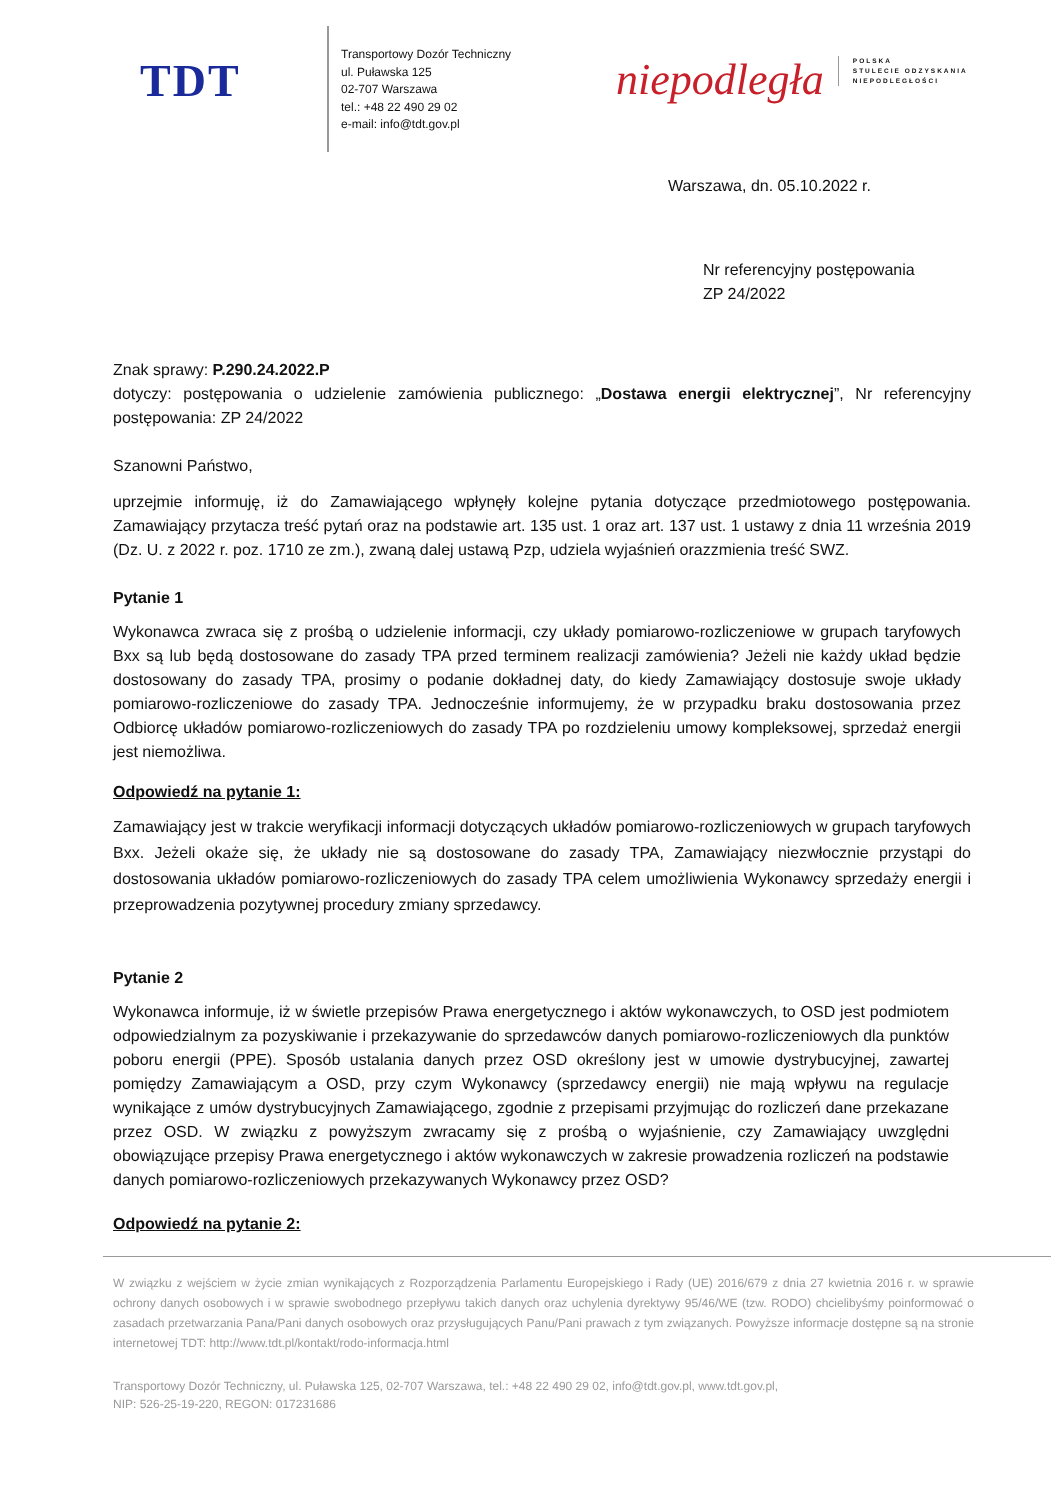TDT
Transportowy Dozór Techniczny
ul. Puławska 125
02-707 Warszawa
tel.: +48 22 490 29 02
e-mail: info@tdt.gov.pl
niepodległa
POLSKA
STULECIE ODZYSKANIA
NIEPODLEGŁOŚCI
Warszawa, dn. 05.10.2022 r.
Nr referencyjny postępowania
ZP 24/2022
Znak sprawy: P.290.24.2022.P
dotyczy: postępowania o udzielenie zamówienia publicznego: „Dostawa energii elektrycznej”, Nr referencyjny postępowania: ZP 24/2022
Szanowni Państwo,
uprzejmie informuję, iż do Zamawiającego wpłynęły kolejne pytania dotyczące przedmiotowego postępowania. Zamawiający przytacza treść pytań oraz na podstawie art. 135 ust. 1 oraz art. 137 ust. 1 ustawy z dnia 11 września 2019 (Dz. U. z 2022 r. poz. 1710 ze zm.), zwaną dalej ustawą Pzp, udziela wyjaśnień orazzmienia treść SWZ.
Pytanie 1
Wykonawca zwraca się z prośbą o udzielenie informacji, czy układy pomiarowo-rozliczeniowe w grupach taryfowych Bxx są lub będą dostosowane do zasady TPA przed terminem realizacji zamówienia? Jeżeli nie każdy układ będzie dostosowany do zasady TPA, prosimy o podanie dokładnej daty, do kiedy Zamawiający dostosuje swoje układy pomiarowo-rozliczeniowe do zasady TPA. Jednocześnie informujemy, że w przypadku braku dostosowania przez Odbiorcę układów pomiarowo-rozliczeniowych do zasady TPA po rozdzieleniu umowy kompleksowej, sprzedaż energii jest niemożliwa.
Odpowiedź na pytanie 1:
Zamawiający jest w trakcie weryfikacji informacji dotyczących układów pomiarowo-rozliczeniowych w grupach taryfowych Bxx. Jeżeli okaże się, że układy nie są dostosowane do zasady TPA, Zamawiający niezwłocznie przystąpi do dostosowania układów pomiarowo-rozliczeniowych do zasady TPA celem umożliwienia Wykonawcy sprzedaży energii i przeprowadzenia pozytywnej procedury zmiany sprzedawcy.
Pytanie 2
Wykonawca informuje, iż w świetle przepisów Prawa energetycznego i aktów wykonawczych, to OSD jest podmiotem odpowiedzialnym za pozyskiwanie i przekazywanie do sprzedawców danych pomiarowo-rozliczeniowych dla punktów poboru energii (PPE). Sposób ustalania danych przez OSD określony jest w umowie dystrybucyjnej, zawartej pomiędzy Zamawiającym a OSD, przy czym Wykonawcy (sprzedawcy energii) nie mają wpływu na regulacje wynikające z umów dystrybucyjnych Zamawiającego, zgodnie z przepisami przyjmując do rozliczeń dane przekazane przez OSD. W związku z powyższym zwracamy się z prośbą o wyjaśnienie, czy Zamawiający uwzględni obowiązujące przepisy Prawa energetycznego i aktów wykonawczych w zakresie prowadzenia rozliczeń na podstawie danych pomiarowo-rozliczeniowych przekazywanych Wykonawcy przez OSD?
Odpowiedź na pytanie 2:
W związku z wejściem w życie zmian wynikających z Rozporządzenia Parlamentu Europejskiego i Rady (UE) 2016/679 z dnia 27 kwietnia 2016 r. w sprawie ochrony danych osobowych i w sprawie swobodnego przepływu takich danych oraz uchylenia dyrektywy 95/46/WE (tzw. RODO) chcielibyśmy poinformować o zasadach przetwarzania Pana/Pani danych osobowych oraz przysługujących Panu/Pani prawach z tym związanych. Powyższe informacje dostępne są na stronie internetowej TDT: http://www.tdt.pl/kontakt/rodo-informacja.html
Transportowy Dozór Techniczny, ul. Puławska 125, 02-707 Warszawa, tel.: +48 22 490 29 02, info@tdt.gov.pl, www.tdt.gov.pl,
NIP: 526-25-19-220, REGON: 017231686